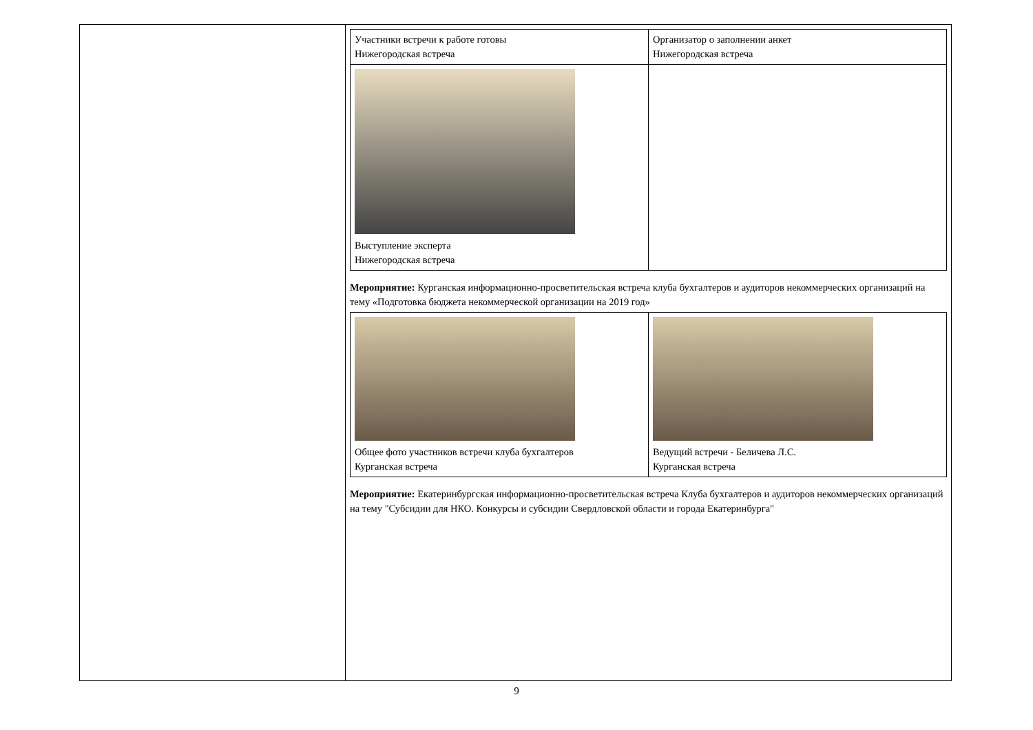| | / Участники встречи к работе готовы Нижегородская встреча / Организатор о заполнении анкет Нижегородская встреча / / Выступление эксперта Нижегородская встреча / / Мероприятие: Курганская информационно-просветительская встреча клуба бухгалтеров и аудиторов некоммерческих организаций на тему «Подготовка бюджета некоммерческой организации на 2019 год» / Общее фото участников встречи клуба бухгалтеров Курганская встреча / Ведущий встречи - Беличева Л.С. Курганская встреча / Мероприятие: Екатеринбургская информационно-просветительская встреча Клуба бухгалтеров и аудиторов некоммерческих организаций на тему "Субсидии для НКО. Конкурсы и субсидии Свердловской области и города Екатеринбурга" |
9